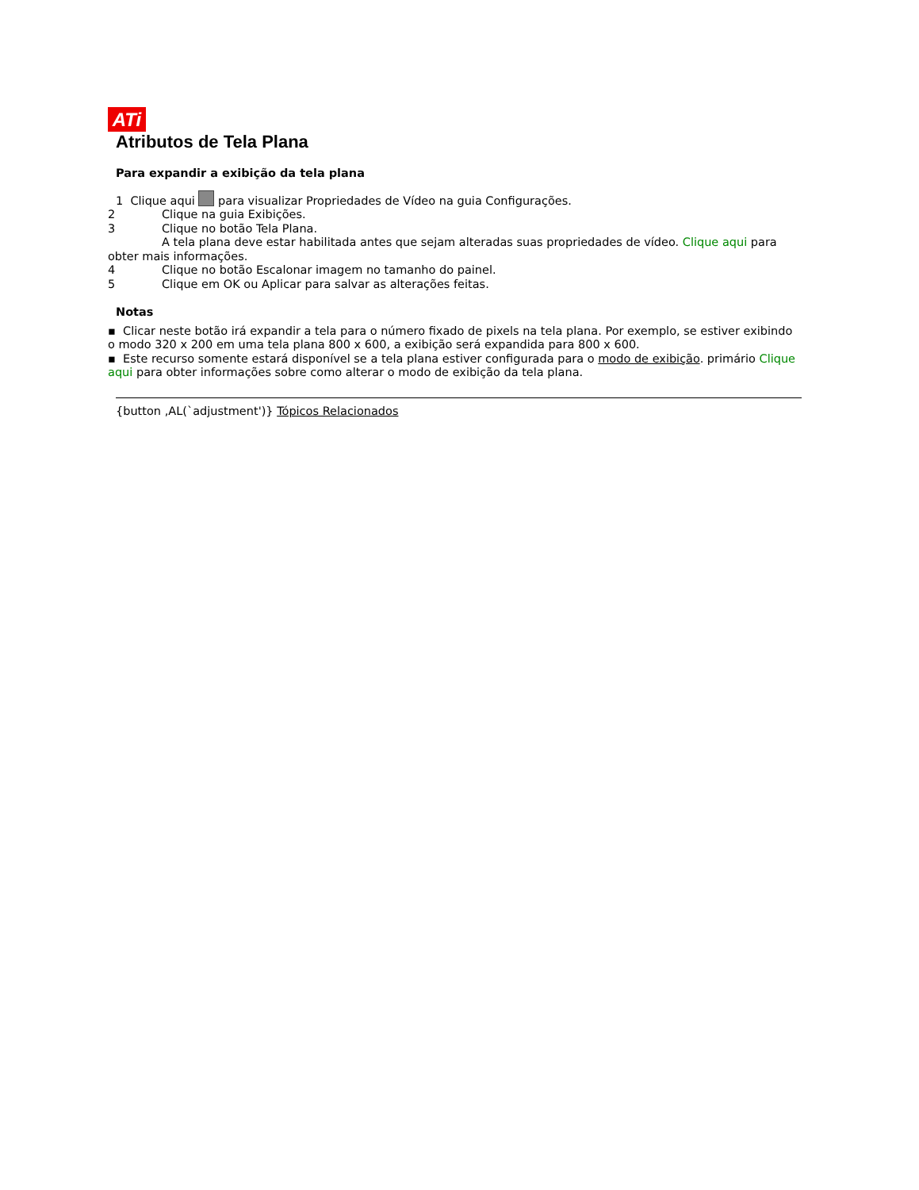ATi
Atributos de Tela Plana
Para expandir a exibição da tela plana
1 Clique aqui para visualizar Propriedades de Vídeo na guia Configurações.
2 Clique na guia Exibições.
3 Clique no botão Tela Plana.
A tela plana deve estar habilitada antes que sejam alteradas suas propriedades de vídeo. Clique aqui para obter mais informações.
4 Clique no botão Escalonar imagem no tamanho do painel.
5 Clique em OK ou Aplicar para salvar as alterações feitas.
Notas
▪ Clicar neste botão irá expandir a tela para o número fixado de pixels na tela plana. Por exemplo, se estiver exibindo o modo 320 x 200 em uma tela plana 800 x 600, a exibição será expandida para 800 x 600.
▪ Este recurso somente estará disponível se a tela plana estiver configurada para o modo de exibição. primário Clique aqui para obter informações sobre como alterar o modo de exibição da tela plana.
{button ,AL(`adjustment')} Tópicos Relacionados